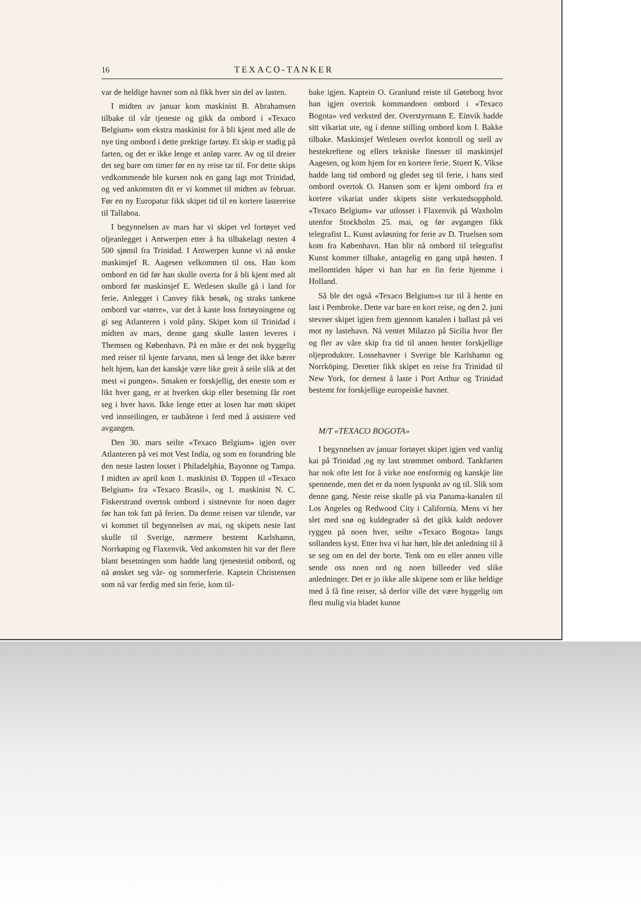16 TEXACO-TANKER
var de heldige havner som nå fikk hver sin del av lasten.
I midten av januar kom maskinist B. Abrahamsen tilbake til vår tjeneste og gikk da ombord i «Texaco Belgium» som ekstra maskinist for å bli kjent med alle de nye ting ombord i dette prektige fartøy. Et skip er stadig på farten, og det er ikke lenge et anløp varer. Av og til dreier det seg bare om timer før en ny reise tar til. For dette skips vedkommende ble kursen nok en gang lagt mot Trinidad, og ved ankomsten dit er vi kommet til midten av februar. Før en ny Europatur fikk skipet tid til en kortere lastereise til Tallaboa.
I begynnelsen av mars har vi skipet vel fortøyet ved oljeanlegget i Antwerpen etter å ha tilbakelagt nesten 4 500 sjømil fra Trinidad. I Antwerpen kunne vi nå ønske maskinsjef R. Aagesen velkommen til oss. Han kom ombord en tid før han skulle overta for å bli kjent med alt ombord før maskinsjef E. Wetlesen skulle gå i land for ferie. Anlegget i Canvey fikk besøk, og straks tankene ombord var «tørre», var det å kaste loss fortøyningene og gi seg Atlanteren i vold påny. Skipet kom til Trinidad i midten av mars, denne gang skulle lasten leveres i Themsen og København. På en måte er det nok hyggelig med reiser til kjente farvann, men så lenge det ikke bærer helt hjem, kan det kanskje være like greit å seile slik at det mest «i pungen». Smaken er forskjellig, det eneste som er likt hver gang, er at hverken skip eller besetning får roet seg i hver havn. Ikke lenge etter at losen har møtt skipet ved innseilingen, er taubåtene i ferd med å assistere ved avgangen.
Den 30. mars seilte «Texaco Belgium» igjen over Atlanteren på vei mot Vest India, og som en forandring ble den neste lasten losset i Philadelphia, Bayonne og Tampa. I midten av april kom 1. maskinist Ø. Toppen til «Texaco Belgium» fra «Texaco Brasil», og 1. maskinist N. C. Fiskerstrand overtok ombord i sistnevnte for noen dager før han tok fatt på ferien. Da denne reisen var tilende, var vi kommet til begynnelsen av mai, og skipets neste last skulle til Sverige, nærmere bestemt Karlshamn, Norrkøping og Flaxenvik. Ved ankomsten hit var det flere blant besetningen som hadde lang tjenestetid ombord, og nå ønsket seg vår- og sommerferie. Kaptein Christensen som nå var ferdig med sin ferie, kom til-
bake igjen. Kaptein O. Granlund reiste til Gøteborg hvor han igjen overtok kommandoen ombord i «Texaco Bogota» ved verksted der. Overstyrmann E. Einvik hadde sitt vikariat ute, og i denne stilling ombord kom I. Bakke tilbake. Maskinsjef Wetlesen overlot kontroll og stell av hestekreftene og ellers tekniske finesser til maskinsjef Aagesen, og kom hjem for en kortere ferie. Stuert K. Vikse hadde lang tid ombord og gledet seg til ferie, i hans sted ombord overtok O. Hansen som er kjent ombord fra et kortere vikariat under skipets siste verkstedsopphold. «Texaco Belgium» var utlosset i Flaxenvik på Waxholm utenfor Stockholm 25. mai, og før avgangen fikk telegrafist L. Kunst avløsning for ferie av D. Truelsen som kom fra København. Han blir nå ombord til telegrafist Kunst kommer tilbake, antagelig en gang utpå høsten. I mellomtiden håper vi han har en fin ferie hjemme i Holland.
Så ble det også «Texaco Belgium»s tur til å hente en last i Pembroke. Dette var bare en kort reise, og den 2. juni stevner skipet igjen frem gjennom kanalen i ballast på vei mot ny lastehavn. Nå ventet Milazzo på Sicilia hvor fler og fler av våre skip fra tid til annen henter forskjellige oljeprodukter. Lossehavner i Sverige ble Karlshamn og Norrköping. Deretter fikk skipet en reise fra Trinidad til New York, for dernest å laste i Port Arthur og Trinidad bestemt for forskjellige europeiske havner.
M/T «TEXACO BOGOTA»
I begynnelsen av januar fortøyet skipet igjen ved vanlig kai på Trinidad ,og ny last strømmet ombord. Tankfarten har nok ofte lett for å virke noe ensformig og kanskje lite spennende, men det er da noen lyspunkt av og til. Slik som denne gang. Neste reise skulle på via Panama-kanalen til Los Angeles og Redwood City i California. Mens vi her slet med snø og kuldegrader så det gikk kaldt nedover ryggen på noen hver, seilte «Texaco Bogota» langs sollandets kyst. Etter hva vi har hørt, ble det anledning til å se seg om en del der borte. Tenk om en eller annen ville sende oss noen ord og noen billeeder ved slike anledninger. Det er jo ikke alle skipene som er like heldige med å få fine reiser, så derfor ville det være hyggelig om flest mulig via bladet kunne